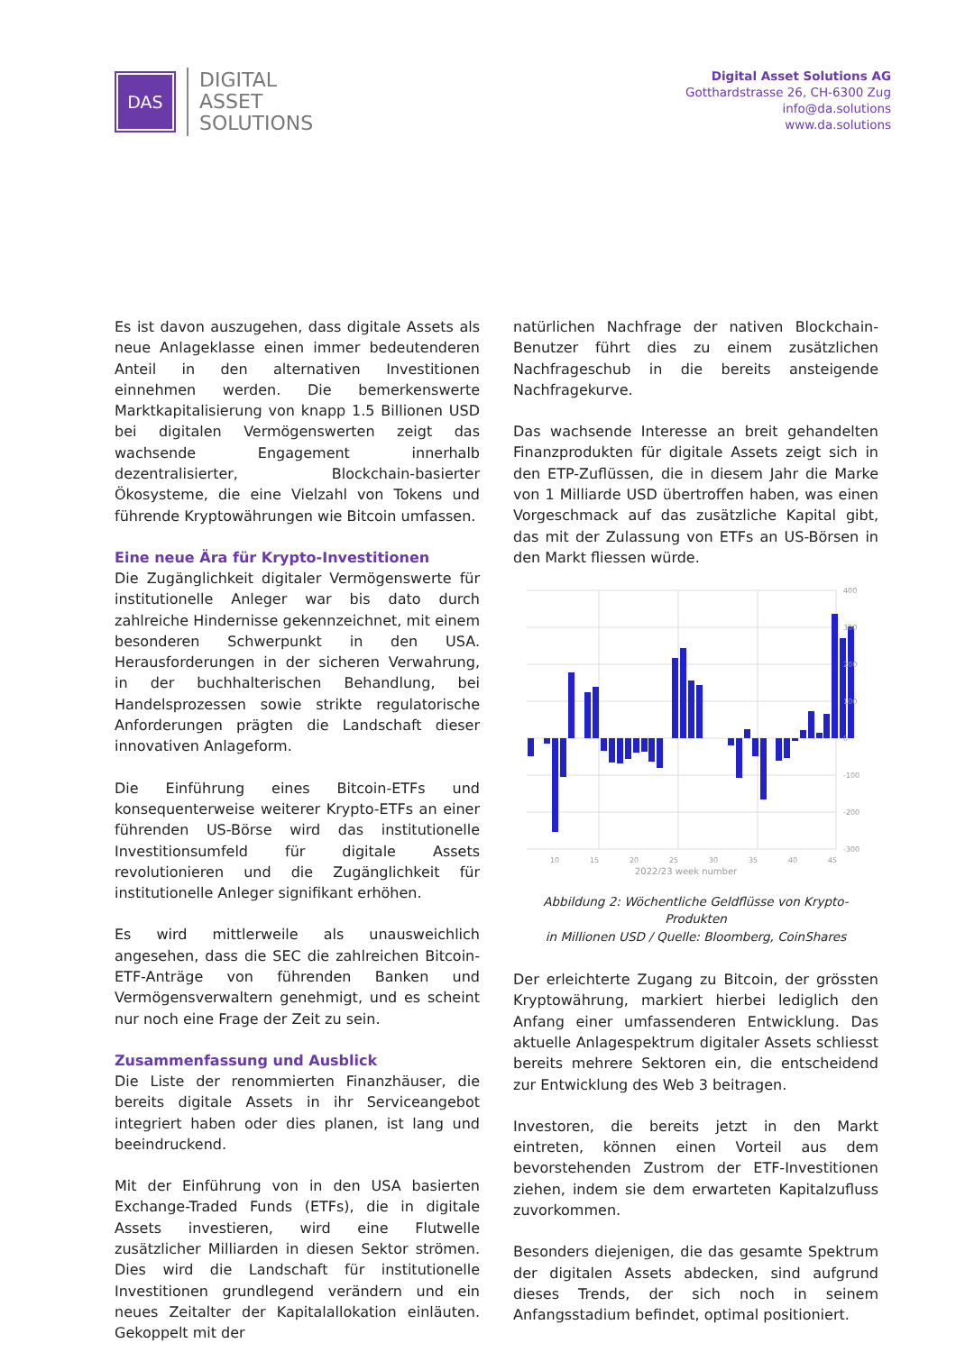DAS
DIGITAL
ASSET
SOLUTIONS
Digital Asset Solutions AG
Gotthardstrasse 26, CH-6300 Zug
info@da.solutions
www.da.solutions
Es ist davon auszugehen, dass digitale Assets als neue Anlageklasse einen immer bedeutenderen Anteil in den alternativen Investitionen einnehmen werden. Die bemerkenswerte Marktkapitalisierung von knapp 1.5 Billionen USD bei digitalen Vermögenswerten zeigt das wachsende Engagement innerhalb dezentralisierter, Blockchain-basierter Ökosysteme, die eine Vielzahl von Tokens und führende Kryptowährungen wie Bitcoin umfassen.
Eine neue Ära für Krypto-Investitionen
Die Zugänglichkeit digitaler Vermögenswerte für institutionelle Anleger war bis dato durch zahlreiche Hindernisse gekennzeichnet, mit einem besonderen Schwerpunkt in den USA. Herausforderungen in der sicheren Verwahrung, in der buchhalterischen Behandlung, bei Handelsprozessen sowie strikte regulatorische Anforderungen prägten die Landschaft dieser innovativen Anlageform.
Die Einführung eines Bitcoin-ETFs und konsequenterweise weiterer Krypto-ETFs an einer führenden US-Börse wird das institutionelle Investitionsumfeld für digitale Assets revolutionieren und die Zugänglichkeit für institutionelle Anleger signifikant erhöhen.
Es wird mittlerweile als unausweichlich angesehen, dass die SEC die zahlreichen Bitcoin-ETF-Anträge von führenden Banken und Vermögensverwaltern genehmigt, und es scheint nur noch eine Frage der Zeit zu sein.
Zusammenfassung und Ausblick
Die Liste der renommierten Finanzhäuser, die bereits digitale Assets in ihr Serviceangebot integriert haben oder dies planen, ist lang und beeindruckend.
Mit der Einführung von in den USA basierten Exchange-Traded Funds (ETFs), die in digitale Assets investieren, wird eine Flutwelle zusätzlicher Milliarden in diesen Sektor strömen. Dies wird die Landschaft für institutionelle Investitionen grundlegend verändern und ein neues Zeitalter der Kapitalallokation einläuten. Gekoppelt mit der
natürlichen Nachfrage der nativen Blockchain-Benutzer führt dies zu einem zusätzlichen Nachfrageschub in die bereits ansteigende Nachfragekurve.
Das wachsende Interesse an breit gehandelten Finanzprodukten für digitale Assets zeigt sich in den ETP-Zuflüssen, die in diesem Jahr die Marke von 1 Milliarde USD übertroffen haben, was einen Vorgeschmack auf das zusätzliche Kapital gibt, das mit der Zulassung von ETFs an US-Börsen in den Markt fliessen würde.
400
300
200
100
0
-100
-200
-300
10
15
20
25
30
35
40
45
2022/23 week number
Abbildung 2: Wöchentliche Geldflüsse von Krypto-Produkten
in Millionen USD / Quelle: Bloomberg, CoinShares
Der erleichterte Zugang zu Bitcoin, der grössten Kryptowährung, markiert hierbei lediglich den Anfang einer umfassenderen Entwicklung. Das aktuelle Anlagespektrum digitaler Assets schliesst bereits mehrere Sektoren ein, die entscheidend zur Entwicklung des Web 3 beitragen.
Investoren, die bereits jetzt in den Markt eintreten, können einen Vorteil aus dem bevorstehenden Zustrom der ETF-Investitionen ziehen, indem sie dem erwarteten Kapitalzufluss zuvorkommen.
Besonders diejenigen, die das gesamte Spektrum der digitalen Assets abdecken, sind aufgrund dieses Trends, der sich noch in seinem Anfangsstadium befindet, optimal positioniert.